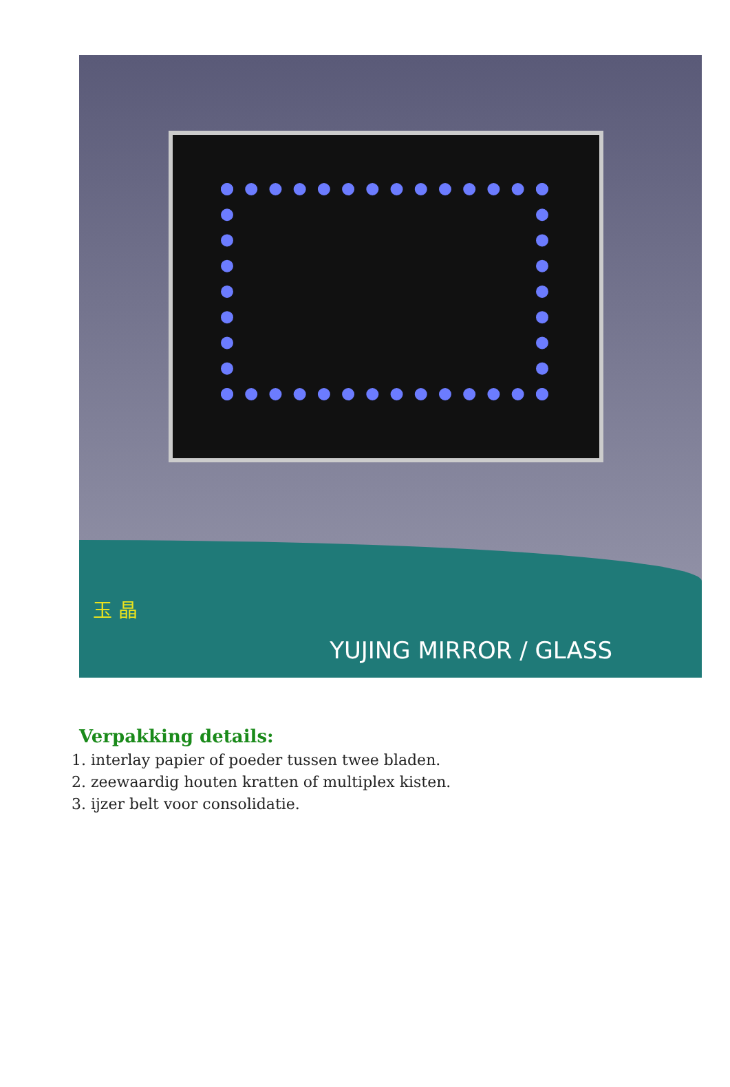玉 晶 YUJING MIRROR / GLASS
Verpakking details:
1. interlay papier of poeder tussen twee bladen.
2. zeewaardig houten kratten of multiplex kisten.
3. ijzer belt voor consolidatie.